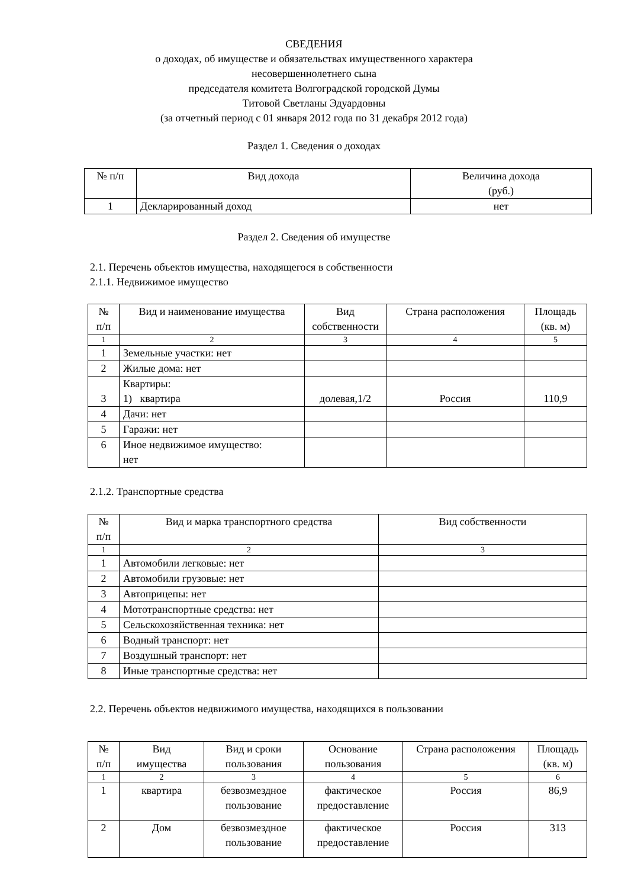СВЕДЕНИЯ
о доходах, об имуществе и обязательствах имущественного характера
несовершеннолетнего сына
председателя комитета Волгоградской городской Думы
Титовой Светланы Эдуардовны
(за отчетный период с 01 января 2012 года по 31 декабря 2012 года)
Раздел 1. Сведения о доходах
| № п/п | Вид дохода | Величина дохода (руб.) |
| --- | --- | --- |
| 1 | Декларированный доход | нет |
Раздел 2. Сведения об имуществе
2.1. Перечень объектов имущества, находящегося в собственности
2.1.1. Недвижимое имущество
| № п/п | Вид и наименование имущества | Вид собственности | Страна расположения | Площадь (кв. м) |
| --- | --- | --- | --- | --- |
| 1 | 2 | 3 | 4 | 5 |
| 1 | Земельные участки: нет | | | |
| 2 | Жилые дома: нет | | | |
| 3 | Квартиры: 1) квартира | долевая,1/2 | Россия | 110,9 |
| 4 | Дачи: нет | | | |
| 5 | Гаражи: нет | | | |
| 6 | Иное недвижимое имущество: нет | | | |
2.1.2. Транспортные средства
| № п/п | Вид и марка транспортного средства | Вид собственности |
| --- | --- | --- |
| 1 | 2 | 3 |
| 1 | Автомобили легковые: нет | |
| 2 | Автомобили грузовые: нет | |
| 3 | Автоприцепы: нет | |
| 4 | Мототранспортные средства: нет | |
| 5 | Сельскохозяйственная техника: нет | |
| 6 | Водный транспорт: нет | |
| 7 | Воздушный транспорт: нет | |
| 8 | Иные транспортные средства: нет | |
2.2. Перечень объектов недвижимого имущества, находящихся в пользовании
| № п/п | Вид имущества | Вид и сроки пользования | Основание пользования | Страна расположения | Площадь (кв. м) |
| --- | --- | --- | --- | --- | --- |
| 1 | 2 | 3 | 4 | 5 | 6 |
| 1 | квартира | безвозмездное пользование | фактическое предоставление | Россия | 86,9 |
| 2 | Дом | безвозмездное пользование | фактическое предоставление | Россия | 313 |